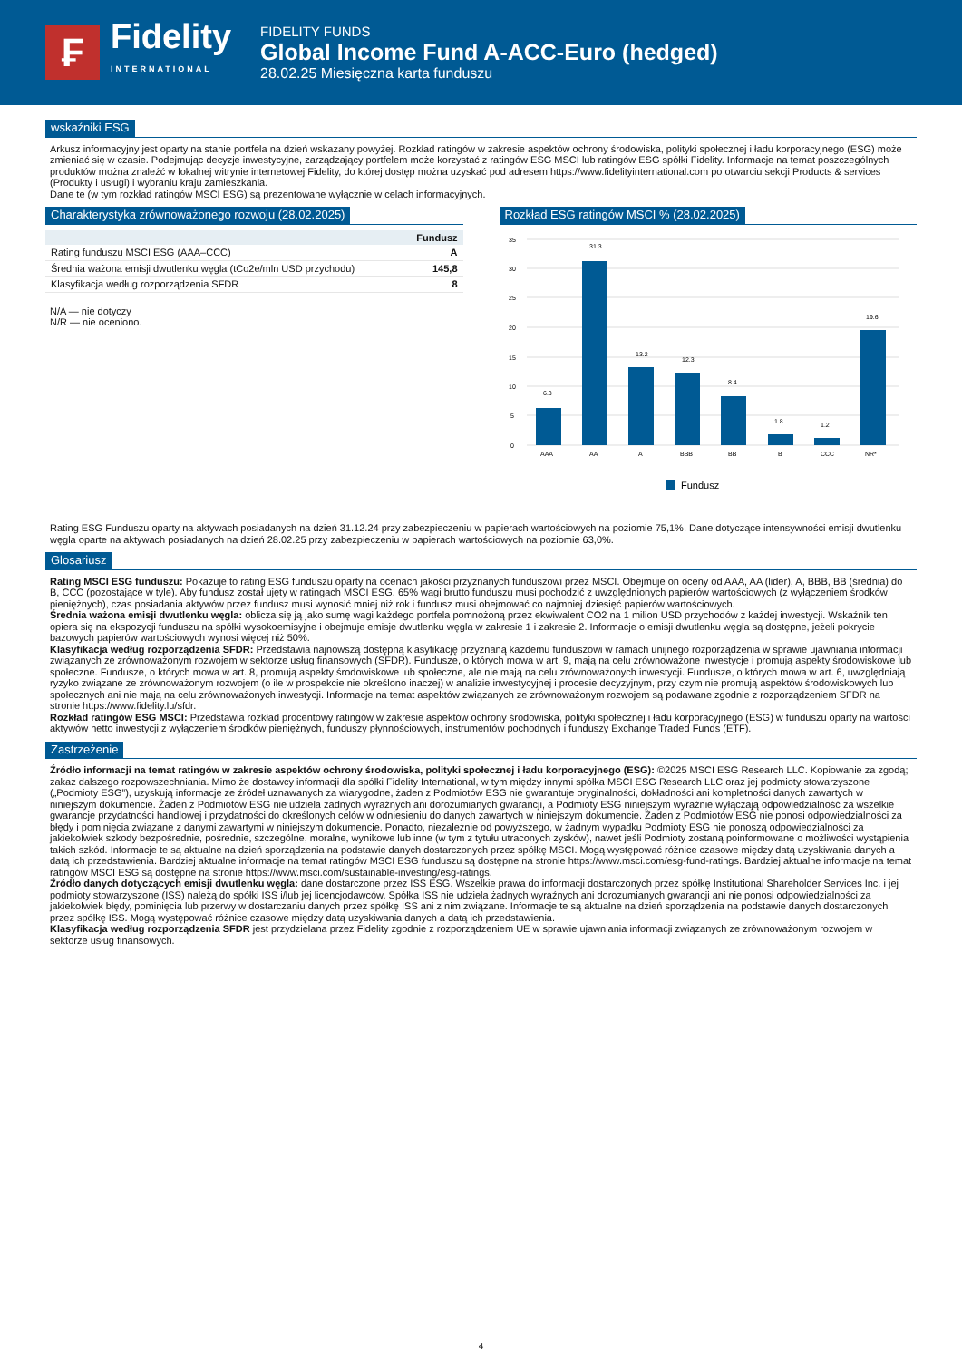₣
Fidelity
INTERNATIONAL
FIDELITY FUNDS
Global Income Fund A-ACC-Euro (hedged)
28.02.25 Miesięczna karta funduszu
wskaźniki ESG
Arkusz informacyjny jest oparty na stanie portfela na dzień wskazany powyżej. Rozkład ratingów w zakresie aspektów ochrony środowiska, polityki społecznej i ładu korporacyjnego (ESG) może zmieniać się w czasie. Podejmując decyzje inwestycyjne, zarządzający portfelem może korzystać z ratingów ESG MSCI lub ratingów ESG spółki Fidelity. Informacje na temat poszczególnych produktów można znaleźć w lokalnej witrynie internetowej Fidelity, do której dostęp można uzyskać pod adresem https://www.fidelityinternational.com po otwarciu sekcji Products & services (Produkty i usługi) i wybraniu kraju zamieszkania.
Dane te (w tym rozkład ratingów MSCI ESG) są prezentowane wyłącznie w celach informacyjnych.
Charakterystyka zrównoważonego rozwoju (28.02.2025)
| | Fundusz |
| --- | --- |
| Rating funduszu MSCI ESG (AAA–CCC) | A |
| Średnia ważona emisji dwutlenku węgla (tCo2e/mln USD przychodu) | 145,8 |
| Klasyfikacja według rozporządzenia SFDR | 8 |
N/A — nie dotyczy
N/R — nie oceniono.
Rozkład ESG ratingów MSCI % (28.02.2025)
35
30
25
20
15
10
5
0
6.3
31.3
13.2
12.3
8.4
1.8
1.2
19.6
AAA
AA
A
BBB
BB
B
CCC
NR*
Fundusz
Rating ESG Funduszu oparty na aktywach posiadanych na dzień 31.12.24 przy zabezpieczeniu w papierach wartościowych na poziomie 75,1%. Dane dotyczące intensywności emisji dwutlenku węgla oparte na aktywach posiadanych na dzień 28.02.25 przy zabezpieczeniu w papierach wartościowych na poziomie 63,0%.
Glosariusz
Rating MSCI ESG funduszu: Pokazuje to rating ESG funduszu oparty na ocenach jakości przyznanych funduszowi przez MSCI. Obejmuje on oceny od AAA, AA (lider), A, BBB, BB (średnia) do B, CCC (pozostające w tyle). Aby fundusz został ujęty w ratingach MSCI ESG, 65% wagi brutto funduszu musi pochodzić z uwzględnionych papierów wartościowych (z wyłączeniem środków pieniężnych), czas posiadania aktywów przez fundusz musi wynosić mniej niż rok i fundusz musi obejmować co najmniej dziesięć papierów wartościowych.
Średnia ważona emisji dwutlenku węgla: oblicza się ją jako sumę wagi każdego portfela pomnożoną przez ekwiwalent CO2 na 1 milion USD przychodów z każdej inwestycji. Wskaźnik ten opiera się na ekspozycji funduszu na spółki wysokoemisyjne i obejmuje emisje dwutlenku węgla w zakresie 1 i zakresie 2. Informacje o emisji dwutlenku węgla są dostępne, jeżeli pokrycie bazowych papierów wartościowych wynosi więcej niż 50%.
Klasyfikacja według rozporządzenia SFDR: Przedstawia najnowszą dostępną klasyfikację przyznaną każdemu funduszowi w ramach unijnego rozporządzenia w sprawie ujawniania informacji związanych ze zrównoważonym rozwojem w sektorze usług finansowych (SFDR). Fundusze, o których mowa w art. 9, mają na celu zrównoważone inwestycje i promują aspekty środowiskowe lub społeczne. Fundusze, o których mowa w art. 8, promują aspekty środowiskowe lub społeczne, ale nie mają na celu zrównoważonych inwestycji. Fundusze, o których mowa w art. 6, uwzględniają ryzyko związane ze zrównoważonym rozwojem (o ile w prospekcie nie określono inaczej) w analizie inwestycyjnej i procesie decyzyjnym, przy czym nie promują aspektów środowiskowych lub społecznych ani nie mają na celu zrównoważonych inwestycji. Informacje na temat aspektów związanych ze zrównoważonym rozwojem są podawane zgodnie z rozporządzeniem SFDR na stronie https://www.fidelity.lu/sfdr.
Rozkład ratingów ESG MSCI: Przedstawia rozkład procentowy ratingów w zakresie aspektów ochrony środowiska, polityki społecznej i ładu korporacyjnego (ESG) w funduszu oparty na wartości aktywów netto inwestycji z wyłączeniem środków pieniężnych, funduszy płynnościowych, instrumentów pochodnych i funduszy Exchange Traded Funds (ETF).
Zastrzeżenie
Źródło informacji na temat ratingów w zakresie aspektów ochrony środowiska, polityki społecznej i ładu korporacyjnego (ESG): ©2025 MSCI ESG Research LLC. Kopiowanie za zgodą; zakaz dalszego rozpowszechniania. Mimo że dostawcy informacji dla spółki Fidelity International, w tym między innymi spółka MSCI ESG Research LLC oraz jej podmioty stowarzyszone („Podmioty ESG”), uzyskują informacje ze źródeł uznawanych za wiarygodne, żaden z Podmiotów ESG nie gwarantuje oryginalności, dokładności ani kompletności danych zawartych w niniejszym dokumencie. Żaden z Podmiotów ESG nie udziela żadnych wyraźnych ani dorozumianych gwarancji, a Podmioty ESG niniejszym wyraźnie wyłączają odpowiedzialność za wszelkie gwarancje przydatności handlowej i przydatności do określonych celów w odniesieniu do danych zawartych w niniejszym dokumencie. Żaden z Podmiotów ESG nie ponosi odpowiedzialności za błędy i pominięcia związane z danymi zawartymi w niniejszym dokumencie. Ponadto, niezależnie od powyższego, w żadnym wypadku Podmioty ESG nie ponoszą odpowiedzialności za jakiekolwiek szkody bezpośrednie, pośrednie, szczególne, moralne, wynikowe lub inne (w tym z tytułu utraconych zysków), nawet jeśli Podmioty zostaną poinformowane o możliwości wystąpienia takich szkód. Informacje te są aktualne na dzień sporządzenia na podstawie danych dostarczonych przez spółkę MSCI. Mogą występować różnice czasowe między datą uzyskiwania danych a datą ich przedstawienia. Bardziej aktualne informacje na temat ratingów MSCI ESG funduszu są dostępne na stronie https://www.msci.com/esg-fund-ratings. Bardziej aktualne informacje na temat ratingów MSCI ESG są dostępne na stronie https://www.msci.com/sustainable-investing/esg-ratings.
Źródło danych dotyczących emisji dwutlenku węgla: dane dostarczone przez ISS ESG. Wszelkie prawa do informacji dostarczonych przez spółkę Institutional Shareholder Services Inc. i jej podmioty stowarzyszone (ISS) należą do spółki ISS i/lub jej licencjodawców. Spółka ISS nie udziela żadnych wyraźnych ani dorozumianych gwarancji ani nie ponosi odpowiedzialności za jakiekolwiek błędy, pominięcia lub przerwy w dostarczaniu danych przez spółkę ISS ani z nim związane. Informacje te są aktualne na dzień sporządzenia na podstawie danych dostarczonych przez spółkę ISS. Mogą występować różnice czasowe między datą uzyskiwania danych a datą ich przedstawienia.
Klasyfikacja według rozporządzenia SFDR jest przydzielana przez Fidelity zgodnie z rozporządzeniem UE w sprawie ujawniania informacji związanych ze zrównoważonym rozwojem w sektorze usług finansowych.
4